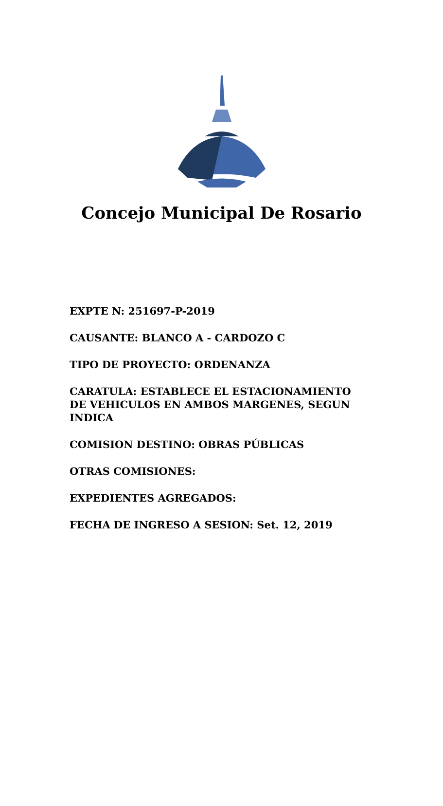Concejo Municipal De Rosario
EXPTE N: 251697-P-2019
CAUSANTE: BLANCO A - CARDOZO C
TIPO DE PROYECTO: ORDENANZA
CARATULA: ESTABLECE EL ESTACIONAMIENTO DE VEHICULOS EN AMBOS MARGENES, SEGUN INDICA
COMISION DESTINO: OBRAS PÚBLICAS
OTRAS COMISIONES:
EXPEDIENTES AGREGADOS:
FECHA DE INGRESO A SESION: Set. 12, 2019